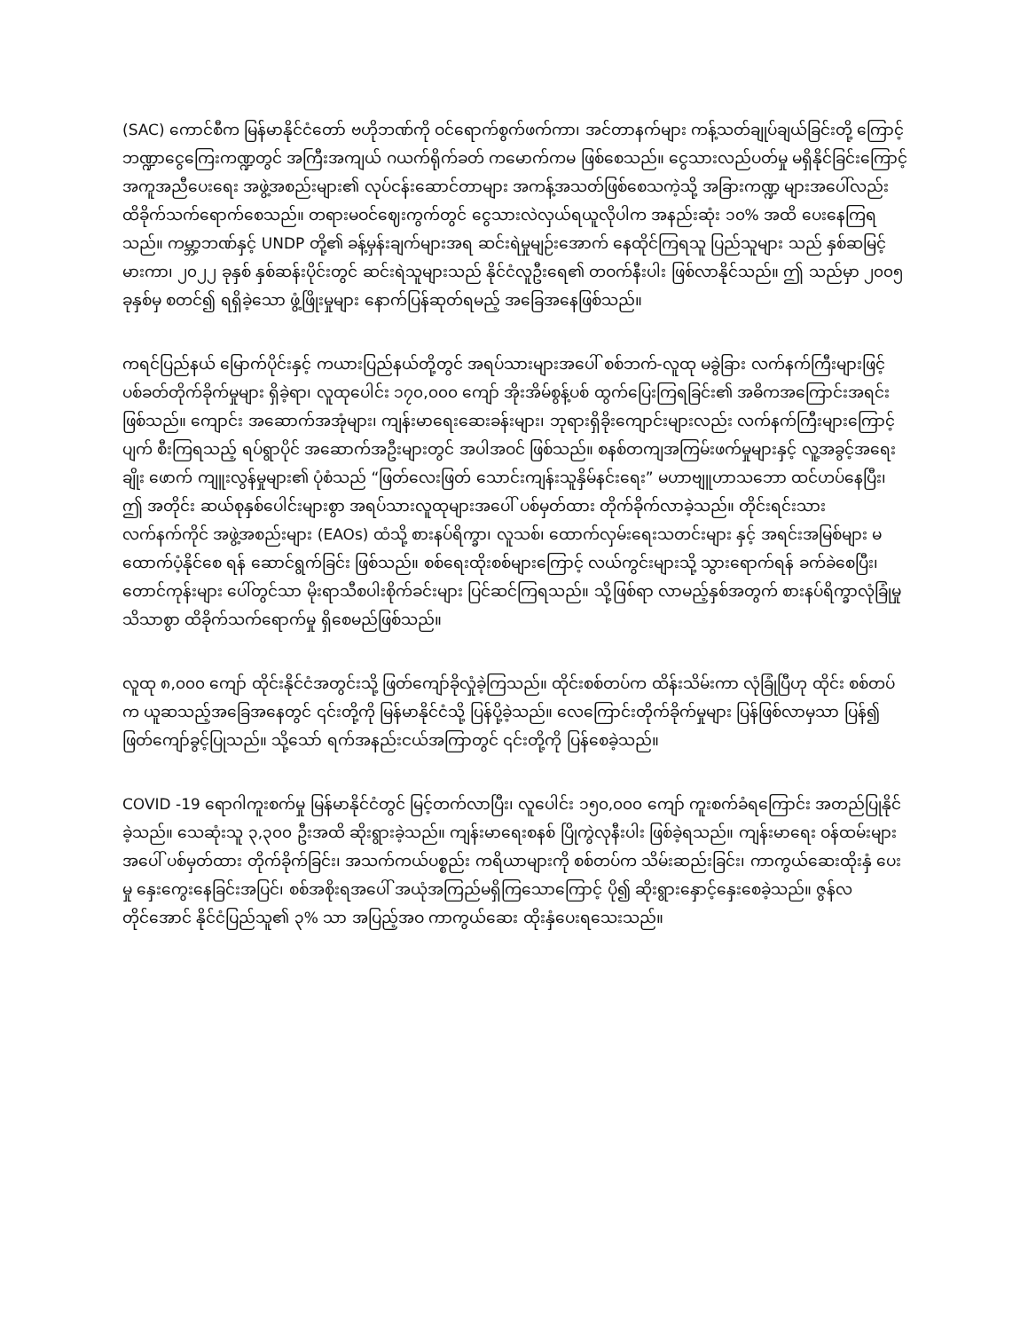(SAC) ကောင်စီက မြန်မာနိုင်ငံတော် ဗဟိုဘဏ်ကို ဝင်ရောက်စွက်ဖက်ကာ၊ အင်တာနက်များ ကန့်သတ်ချုပ်ချယ်ခြင်းတို့ ကြောင့် ဘဏ္ဍာငွေကြေးကဏ္ဍတွင် အကြီးအကျယ် ဂယက်ရိုက်ခတ် ကမောက်ကမ ဖြစ်စေသည်။ ငွေသားလည်ပတ်မှု မရှိနိုင်ခြင်းကြောင့် အကူအညီပေးရေး အဖွဲ့အစည်းများ၏ လုပ်ငန်းဆောင်တာများ အကန့်အသတ်ဖြစ်စေသကဲ့သို့ အခြားကဏ္ဍ များအပေါ်လည်း ထိခိုက်သက်ရောက်စေသည်။ တရားမဝင်ဈေးကွက်တွင် ငွေသားလဲလှယ်ရယူလိုပါက အနည်းဆုံး ၁၀% အထိ ပေးနေကြရသည်။ ကမ္ဘာ့ဘဏ်နှင့် UNDP တို့၏ ခန့်မှန်းချက်များအရ ဆင်းရဲမှုမျဉ်းအောက် နေထိုင်ကြရသူ ပြည်သူများ သည် နှစ်ဆမြင့်မားကာ၊ ၂၀၂၂ ခုနှစ် နှစ်ဆန်းပိုင်းတွင် ဆင်းရဲသူများသည် နိုင်ငံလူဦးရေ၏ တဝက်နီးပါး ဖြစ်လာနိုင်သည်။ ဤ သည်မှာ ၂၀၀၅ ခုနှစ်မှ စတင်၍ ရရှိခဲ့သော ဖွံ့ဖြိုးမှုများ နောက်ပြန်ဆုတ်ရမည့် အခြေအနေဖြစ်သည်။
ကရင်ပြည်နယ် မြောက်ပိုင်းနှင့် ကယားပြည်နယ်တို့တွင် အရပ်သားများအပေါ် စစ်ဘက်-လူထု မခွဲခြား လက်နက်ကြီးများဖြင့် ပစ်ခတ်တိုက်ခိုက်မှုများ ရှိခဲ့ရာ၊ လူထုပေါင်း ၁၇၀,၀၀၀ ကျော် အိုးအိမ်စွန့်ပစ် ထွက်ပြေးကြရခြင်း၏ အဓိကအကြောင်းအရင်း ဖြစ်သည်။ ကျောင်း အဆောက်အအုံများ၊ ကျန်းမာရေးဆေးခန်းများ၊ ဘုရားရှိခိုးကျောင်းများလည်း လက်နက်ကြီးများကြောင့် ပျက် စီးကြရသည့် ရပ်ရွာပိုင် အဆောက်အဦးများတွင် အပါအဝင် ဖြစ်သည်။ စနစ်တကျအကြမ်းဖက်မှုများနှင့် လူ့အခွင့်အရေးချိုး ဖောက် ကျူးလွန်မှုများ၏ ပုံစံသည် “ဖြတ်လေးဖြတ် သောင်းကျန်းသူနှိမ်နင်းရေး” မဟာဗျူဟာသဘော ထင်ဟပ်နေပြီး၊ ဤ အတိုင်း ဆယ်စုနှစ်ပေါင်းများစွာ အရပ်သားလူထုများအပေါ် ပစ်မှတ်ထား တိုက်ခိုက်လာခဲ့သည်။ တိုင်းရင်းသားလက်နက်ကိုင် အဖွဲ့အစည်းများ (EAOs) ထံသို့ စားနပ်ရိက္ခာ၊ လူသစ်၊ ထောက်လှမ်းရေးသတင်းများ နှင့် အရင်းအမြစ်များ မထောက်ပံ့နိုင်စေ ရန် ဆောင်ရွက်ခြင်း ဖြစ်သည်။ စစ်ရေးထိုးစစ်များကြောင့် လယ်ကွင်းများသို့ သွားရောက်ရန် ခက်ခဲစေပြီး၊ တောင်ကုန်းများ ပေါ်တွင်သာ မိုးရာသီစပါးစိုက်ခင်းများ ပြင်ဆင်ကြရသည်။ သို့ဖြစ်ရာ လာမည့်နှစ်အတွက် စားနပ်ရိက္ခာလုံခြုံမှု သိသာစွာ ထိခိုက်သက်ရောက်မှု ရှိစေမည်ဖြစ်သည်။
လူထု ၈,၀၀၀ ကျော် ထိုင်းနိုင်ငံအတွင်းသို့ ဖြတ်ကျော်ခိုလှုံခဲ့ကြသည်။ ထိုင်းစစ်တပ်က ထိန်းသိမ်းကာ လုံခြုံပြီဟု ထိုင်း စစ်တပ်က ယူဆသည့်အခြေအနေတွင် ၎င်းတို့ကို မြန်မာနိုင်ငံသို့ ပြန်ပို့ခဲ့သည်။ လေကြောင်းတိုက်ခိုက်မှုများ ပြန်ဖြစ်လာမှသာ ပြန်၍ ဖြတ်ကျော်ခွင့်ပြုသည်။ သို့သော် ရက်အနည်းငယ်အကြာတွင် ၎င်းတို့ကို ပြန်စေခဲ့သည်။
COVID -19 ရောဂါကူးစက်မှု မြန်မာနိုင်ငံတွင် မြင့်တက်လာပြီး၊ လူပေါင်း ၁၅၀,၀၀၀ ကျော် ကူးစက်ခံရကြောင်း အတည်ပြုနိုင် ခဲ့သည်။ သေဆုံးသူ ၃,၃၀၀ ဦးအထိ ဆိုးရွားခဲ့သည်။ ကျန်းမာရေးစနစ် ပြိုကွဲလုနီးပါး ဖြစ်ခဲ့ရသည်။ ကျန်းမာရေး ဝန်ထမ်းများ အပေါ် ပစ်မှတ်ထား တိုက်ခိုက်ခြင်း၊ အသက်ကယ်ပစ္စည်း ကရိယာများကို စစ်တပ်က သိမ်းဆည်းခြင်း၊ ကာကွယ်ဆေးထိုးနှံ ပေးမှု နှေးကွေးနေခြင်းအပြင်၊ စစ်အစိုးရအပေါ် အယုံအကြည်မရှိကြသောကြောင့် ပို၍ ဆိုးရွားနှောင့်နှေးစေခဲ့သည်။ ဇွန်လ တိုင်အောင် နိုင်ငံပြည်သူ၏ ၃% သာ အပြည့်အဝ ကာကွယ်ဆေး ထိုးနှံပေးရသေးသည်။